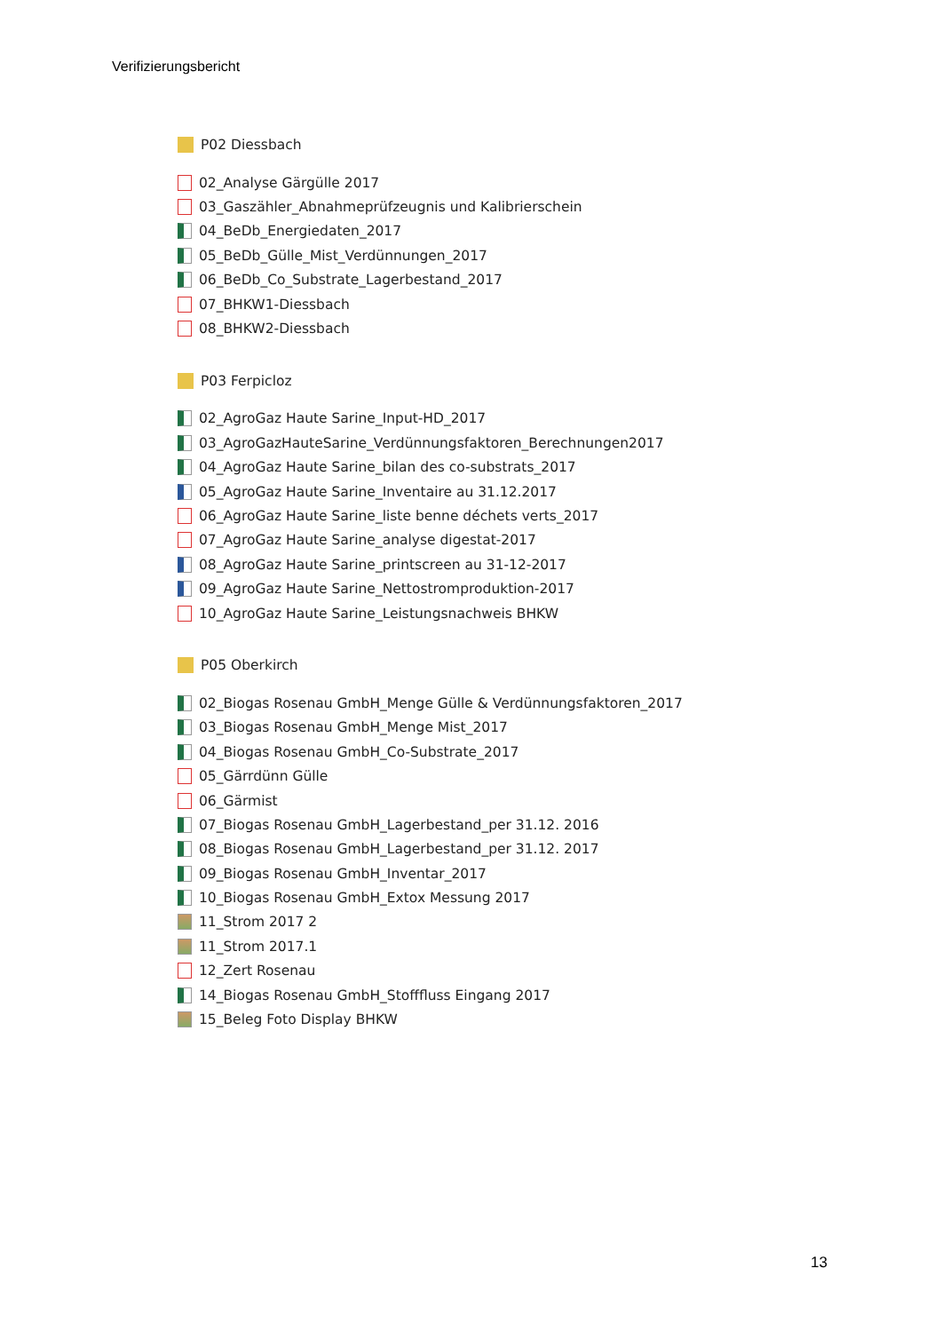Verifizierungsbericht
P02 Diessbach
02_Analyse Gärgülle 2017
03_Gaszähler_Abnahmeprüfzeugnis und Kalibrierschein
04_BeDb_Energiedaten_2017
05_BeDb_Gülle_Mist_Verdünnungen_2017
06_BeDb_Co_Substrate_Lagerbestand_2017
07_BHKW1-Diessbach
08_BHKW2-Diessbach
P03 Ferpicloz
02_AgroGaz Haute Sarine_Input-HD_2017
03_AgroGazHauteSarine_Verdünnungsfaktoren_Berechnungen2017
04_AgroGaz Haute Sarine_bilan des co-substrats_2017
05_AgroGaz Haute Sarine_Inventaire au 31.12.2017
06_AgroGaz Haute Sarine_liste benne déchets verts_2017
07_AgroGaz Haute Sarine_analyse digestat-2017
08_AgroGaz Haute Sarine_printscreen au 31-12-2017
09_AgroGaz Haute Sarine_Nettostromproduktion-2017
10_AgroGaz Haute Sarine_Leistungsnachweis BHKW
P05 Oberkirch
02_Biogas Rosenau GmbH_Menge Gülle & Verdünnungsfaktoren_2017
03_Biogas Rosenau GmbH_Menge Mist_2017
04_Biogas Rosenau GmbH_Co-Substrate_2017
05_Gärrdünn Gülle
06_Gärmist
07_Biogas Rosenau GmbH_Lagerbestand_per 31.12. 2016
08_Biogas Rosenau GmbH_Lagerbestand_per 31.12. 2017
09_Biogas Rosenau GmbH_Inventar_2017
10_Biogas Rosenau GmbH_Extox Messung 2017
11_Strom 2017 2
11_Strom 2017.1
12_Zert Rosenau
14_Biogas Rosenau GmbH_Stofffluss Eingang 2017
15_Beleg Foto Display BHKW
13